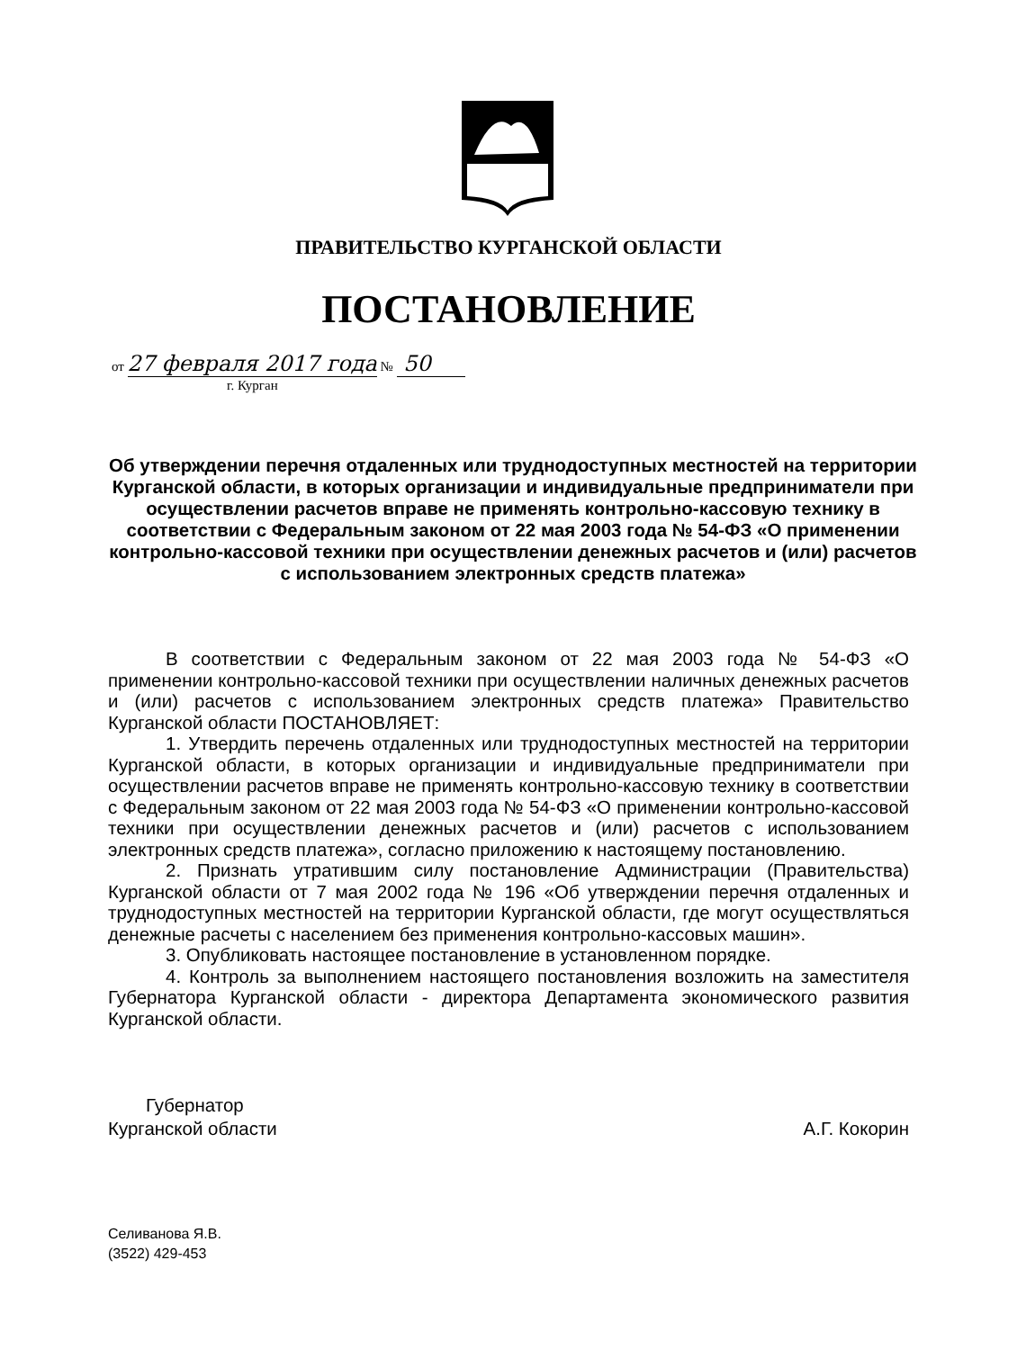ПРАВИТЕЛЬСТВО КУРГАНСКОЙ ОБЛАСТИ
ПОСТАНОВЛЕНИЕ
от 27 февраля 2017 года № 50
г. Курган
Об утверждении перечня отдаленных или труднодоступных местностей на территории Курганской области, в которых организации и индивидуальные предприниматели при осуществлении расчетов вправе не применять контрольно-кассовую технику в соответствии с Федеральным законом от 22 мая 2003 года № 54-ФЗ «О применении контрольно-кассовой техники при осуществлении денежных расчетов и (или) расчетов с использованием электронных средств платежа»
В соответствии с Федеральным законом от 22 мая 2003 года № 54-ФЗ «О применении контрольно-кассовой техники при осуществлении наличных денежных расчетов и (или) расчетов с использованием электронных средств платежа» Правительство Курганской области ПОСТАНОВЛЯЕТ:
1. Утвердить перечень отдаленных или труднодоступных местностей на территории Курганской области, в которых организации и индивидуальные предприниматели при осуществлении расчетов вправе не применять контрольно-кассовую технику в соответствии с Федеральным законом от 22 мая 2003 года № 54-ФЗ «О применении контрольно-кассовой техники при осуществлении денежных расчетов и (или) расчетов с использованием электронных средств платежа», согласно приложению к настоящему постановлению.
2. Признать утратившим силу постановление Администрации (Правительства) Курганской области от 7 мая 2002 года № 196 «Об утверждении перечня отдаленных и труднодоступных местностей на территории Курганской области, где могут осуществляться денежные расчеты с населением без применения контрольно-кассовых машин».
3. Опубликовать настоящее постановление в установленном порядке.
4. Контроль за выполнением настоящего постановления возложить на заместителя Губернатора Курганской области - директора Департамента экономического развития Курганской области.
Губернатор
Курганской области А.Г. Кокорин
Селиванова Я.В.
(3522) 429-453